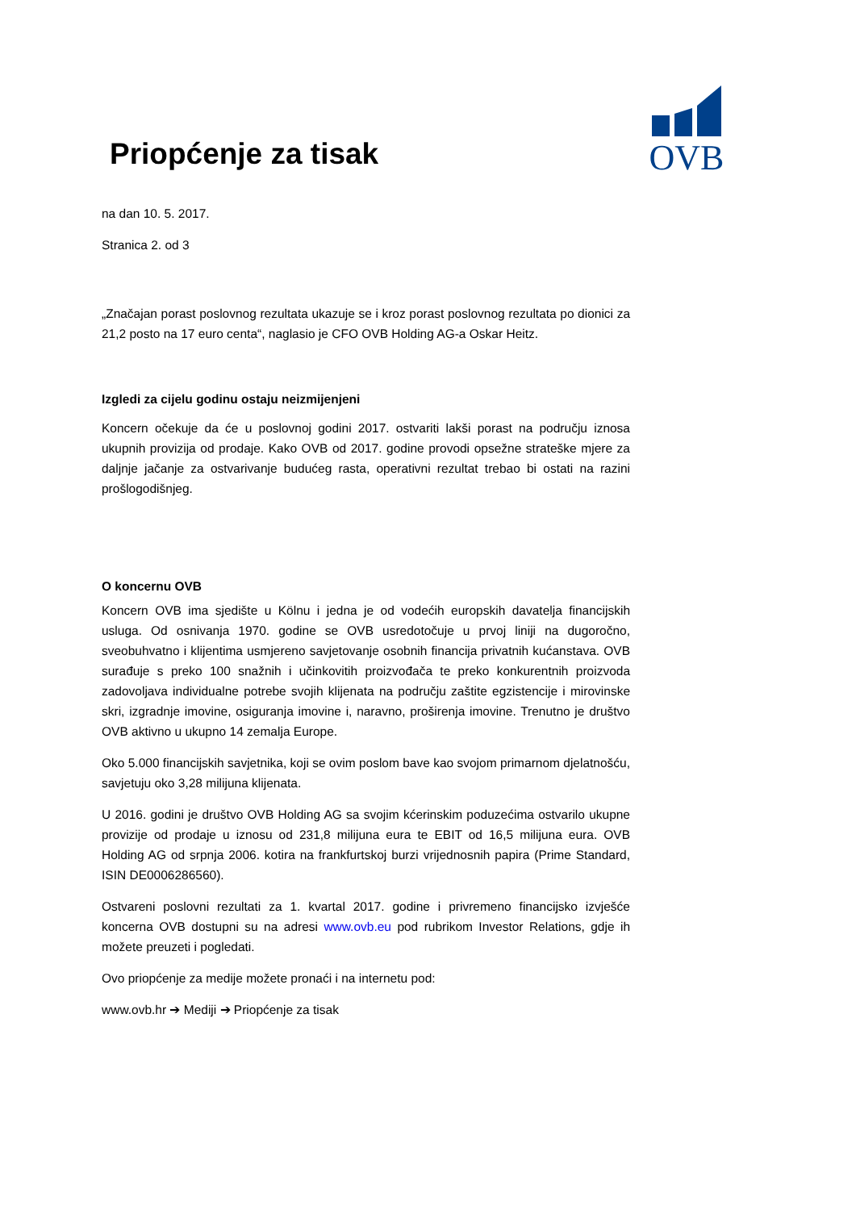OVB
Priopćenje za tisak
na dan 10. 5. 2017.
Stranica 2. od 3
„Značajan porast poslovnog rezultata ukazuje se i kroz porast poslovnog rezultata po dionici za 21,2 posto na 17 euro centa“, naglasio je CFO OVB Holding AG-a Oskar Heitz.
Izgledi za cijelu godinu ostaju neizmijenjeni
Koncern očekuje da će u poslovnoj godini 2017. ostvariti lakši porast na području iznosa ukupnih provizija od prodaje. Kako OVB od 2017. godine provodi opsežne strateške mjere za daljnje jačanje za ostvarivanje budućeg rasta, operativni rezultat trebao bi ostati na razini prošlogodišnjeg.
O koncernu OVB
Koncern OVB ima sjedište u Kölnu i jedna je od vodećih europskih davatelja financijskih usluga. Od osnivanja 1970. godine se OVB usredotočuje u prvoj liniji na dugoročno, sveobuhvatno i klijentima usmjereno savjetovanje osobnih financija privatnih kućanstava. OVB surađuje s preko 100 snažnih i učinkovitih proizvođača te preko konkurentnih proizvoda zadovoljava individualne potrebe svojih klijenata na području zaštite egzistencije i mirovinske skri, izgradnje imovine, osiguranja imovine i, naravno, proširenja imovine. Trenutno je društvo OVB aktivno u ukupno 14 zemalja Europe.
Oko 5.000 financijskih savjetnika, koji se ovim poslom bave kao svojom primarnom djelatnošću, savjetuju oko 3,28 milijuna klijenata.
U 2016. godini je društvo OVB Holding AG sa svojim kćerinskim poduzećima ostvarilo ukupne provizije od prodaje u iznosu od 231,8 milijuna eura te EBIT od 16,5 milijuna eura. OVB Holding AG od srpnja 2006. kotira na frankfurtskoj burzi vrijednosnih papira (Prime Standard, ISIN DE0006286560).
Ostvareni poslovni rezultati za 1. kvartal 2017. godine i privremeno financijsko izvješće koncerna OVB dostupni su na adresi www.ovb.eu pod rubrikom Investor Relations, gdje ih možete preuzeti i pogledati.
Ovo priopćenje za medije možete pronaći i na internetu pod:
www.ovb.hr ➔ Mediji ➔ Priopćenje za tisak